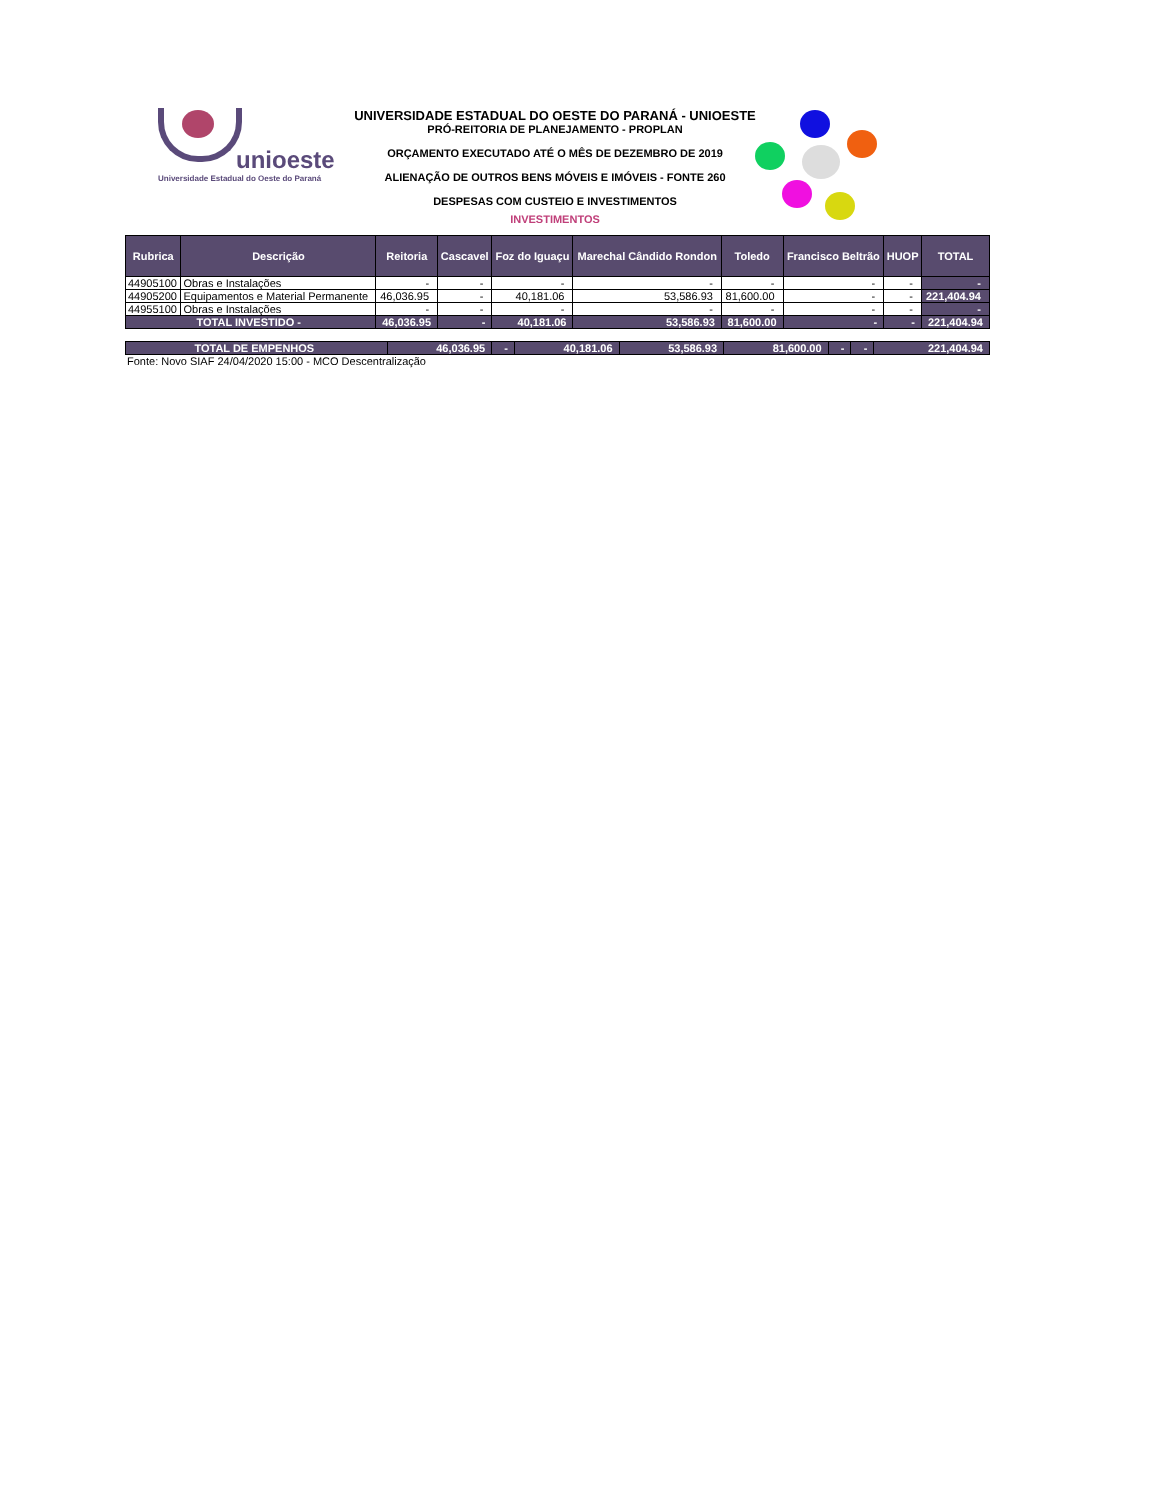unioeste
Universidade Estadual do Oeste do Paraná
UNIVERSIDADE ESTADUAL DO OESTE DO PARANÁ - UNIOESTE
PRÓ-REITORIA DE PLANEJAMENTO - PROPLAN
ORÇAMENTO EXECUTADO ATÉ O MÊS DE DEZEMBRO DE 2019
ALIENAÇÃO DE OUTROS BENS MÓVEIS E IMÓVEIS - FONTE 260
DESPESAS COM CUSTEIO E INVESTIMENTOS
INVESTIMENTOS
| Rubrica | Descrição | Reitoria | Cascavel | Foz do Iguaçu | Marechal Cândido Rondon | Toledo | Francisco Beltrão | HUOP | TOTAL |
| --- | --- | --- | --- | --- | --- | --- | --- | --- | --- |
| 44905100 | Obras e Instalações | - | - | - | - | - | - | - | - |
| 44905200 | Equipamentos e Material Permanente | 46,036.95 | - | 40,181.06 | 53,586.93 | 81,600.00 | - | - | 221,404.94 |
| 44955100 | Obras e Instalações | - | - | - | - | - | - | - | - |
| TOTAL INVESTIDO - | | 46,036.95 | - | 40,181.06 | 53,586.93 | 81,600.00 | - | - | 221,404.94 |
| TOTAL DE EMPENHOS | 46,036.95 | - | 40,181.06 | 53,586.93 | 81,600.00 | - | - | 221,404.94 |
Fonte: Novo SIAF 24/04/2020 15:00 - MCO Descentralização